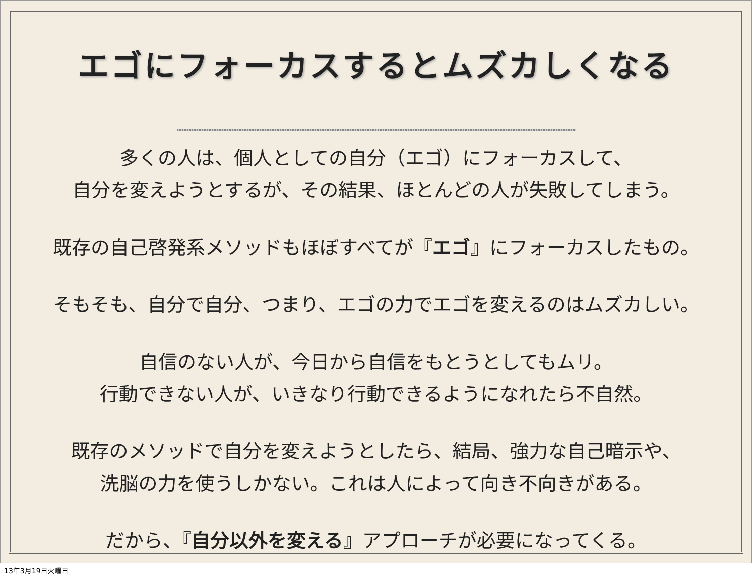エゴにフォーカスするとムズカしくなる
多くの人は、個人としての自分（エゴ）にフォーカスして、
自分を変えようとするが、その結果、ほとんどの人が失敗してしまう。
既存の自己啓発系メソッドもほぼすべてが『エゴ』にフォーカスしたもの。
そもそも、自分で自分、つまり、エゴの力でエゴを変えるのはムズカしい。
自信のない人が、今日から自信をもとうとしてもムリ。
行動できない人が、いきなり行動できるようになれたら不自然。
既存のメソッドで自分を変えようとしたら、結局、強力な自己暗示や、
洗脳の力を使うしかない。これは人によって向き不向きがある。
だから、『自分以外を変える』アプローチが必要になってくる。
13年3月19日火曜日